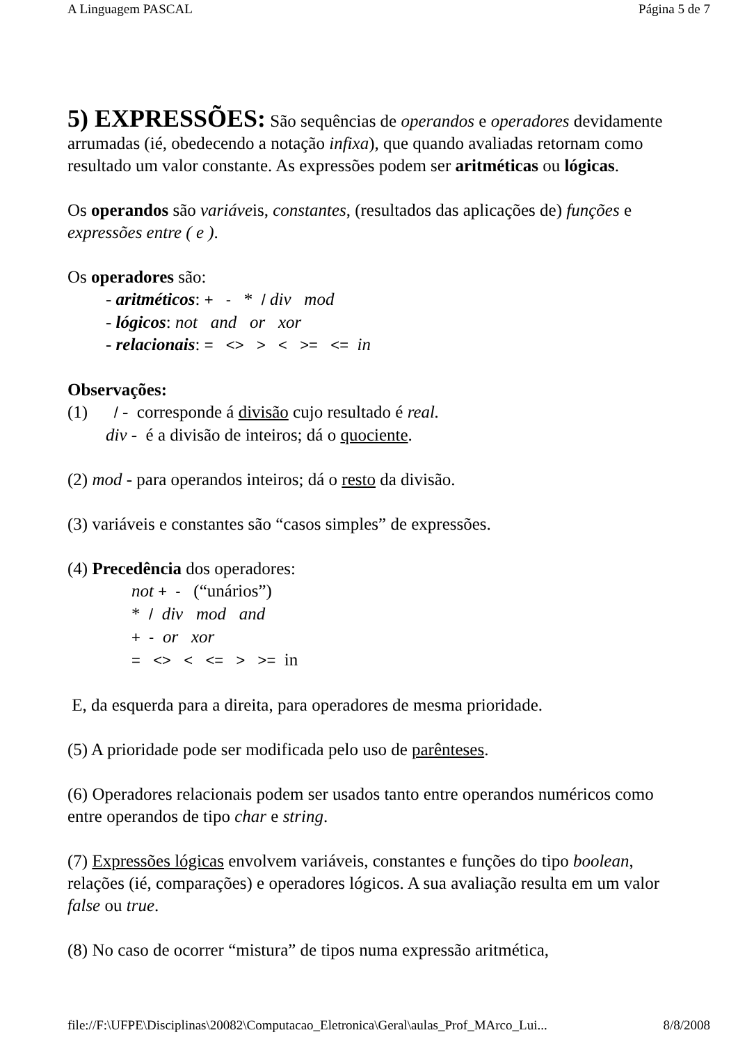A Linguagem PASCAL Página 5 de 7
5) EXPRESSÕES:
São sequências de operandos e operadores devidamente arrumadas (ié, obedecendo a notação infixa), que quando avaliadas retornam como resultado um valor constante. As expressões podem ser aritméticas ou lógicas.
Os operandos são variáveis, constantes, (resultados das aplicações de) funções e expressões entre ( e ).
Os operadores são:
- aritméticos: + - * / div mod
- lógicos: not and or xor
- relacionais: = <> > < >= <= in
Observações:
(1) / - corresponde á divisão cujo resultado é real.
div - é a divisão de inteiros; dá o quociente.
(2) mod - para operandos inteiros; dá o resto da divisão.
(3) variáveis e constantes são “casos simples” de expressões.
(4) Precedência dos operadores:
not + - (“unários”)
* / div mod and
+ - or xor
= <> < <= > >= in
E, da esquerda para a direita, para operadores de mesma prioridade.
(5) A prioridade pode ser modificada pelo uso de parênteses.
(6) Operadores relacionais podem ser usados tanto entre operandos numéricos como entre operandos de tipo char e string.
(7) Expressões lógicas envolvem variáveis, constantes e funções do tipo boolean, relações (ié, comparações) e operadores lógicos. A sua avaliação resulta em um valor false ou true.
(8) No caso de ocorrer “mistura” de tipos numa expressão aritmética,
file://F:\UFPE\Disciplinas\20082\Computacao_Eletronica\Geral\aulas_Prof_MArco_Lui... 8/8/2008